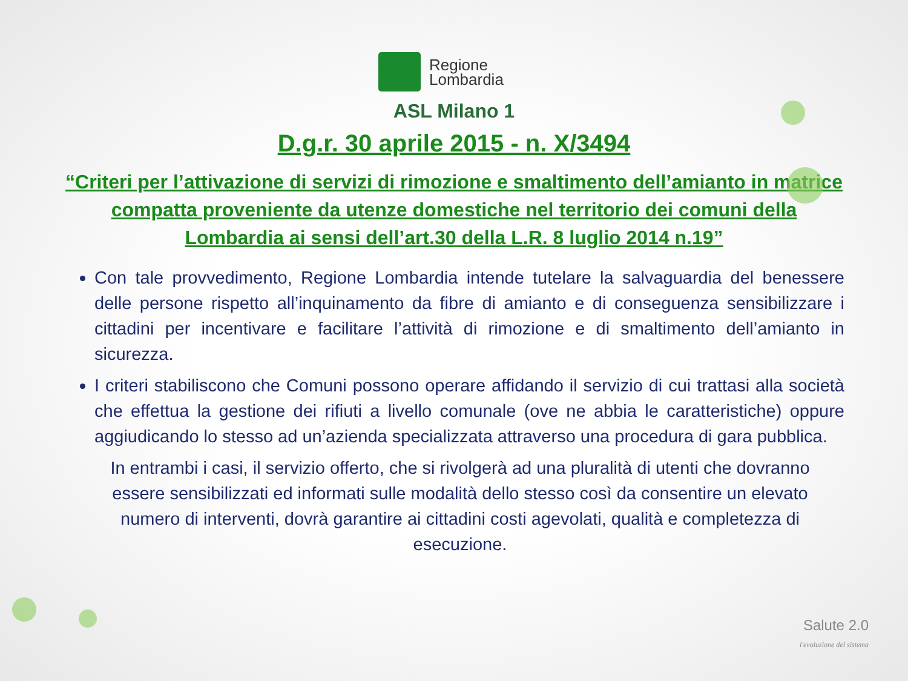Regione
Lombardia
ASL Milano 1
D.g.r. 30 aprile 2015 - n. X/3494
“Criteri per l’attivazione di servizi di rimozione e smaltimento dell’amianto in matrice compatta proveniente da utenze domestiche nel territorio dei comuni della Lombardia ai sensi dell’art.30 della L.R. 8 luglio 2014 n.19”
Con tale provvedimento, Regione Lombardia intende tutelare la salvaguardia del benessere delle persone rispetto all’inquinamento da fibre di amianto e di conseguenza sensibilizzare i cittadini per incentivare e facilitare l’attività di rimozione e di smaltimento dell’amianto in sicurezza.
I criteri stabiliscono che Comuni possono operare affidando il servizio di cui trattasi alla società che effettua la gestione dei rifiuti a livello comunale (ove ne abbia le caratteristiche) oppure aggiudicando lo stesso ad un’azienda specializzata attraverso una procedura di gara pubblica.
In entrambi i casi, il servizio offerto, che si rivolgerà ad una pluralità di utenti che dovranno essere sensibilizzati ed informati sulle modalità dello stesso così da consentire un elevato numero di interventi, dovrà garantire ai cittadini costi agevolati, qualità e completezza di esecuzione.
Salute 2.0
l'evoluzione del sistema